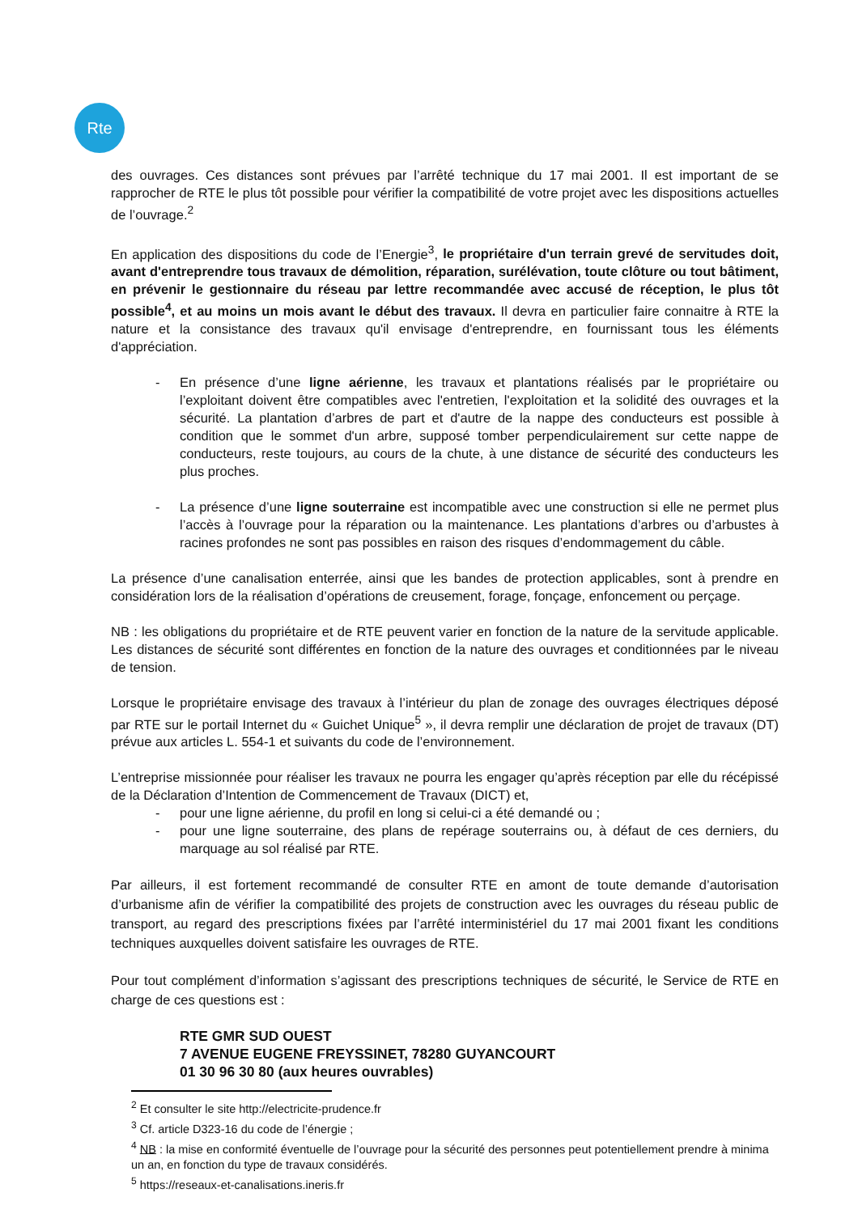Rte
des ouvrages. Ces distances sont prévues par l’arrêté technique du 17 mai 2001. Il est important de se rapprocher de RTE le plus tôt possible pour vérifier la compatibilité de votre projet avec les dispositions actuelles de l’ouvrage.<sup>2</sup>
En application des dispositions du code de l’Energie<sup>3</sup>, le propriétaire d'un terrain grevé de servitudes doit, avant d'entreprendre tous travaux de démolition, réparation, surélévation, toute clôture ou tout bâtiment, en prévenir le gestionnaire du réseau par lettre recommandée avec accusé de réception, le plus tôt possible<sup>4</sup>, et au moins un mois avant le début des travaux. Il devra en particulier faire connaitre à RTE la nature et la consistance des travaux qu'il envisage d'entreprendre, en fournissant tous les éléments d'appréciation.
- En présence d’une ligne aérienne, les travaux et plantations réalisés par le propriétaire ou l’exploitant doivent être compatibles avec l'entretien, l'exploitation et la solidité des ouvrages et la sécurité. La plantation d’arbres de part et d'autre de la nappe des conducteurs est possible à condition que le sommet d'un arbre, supposé tomber perpendiculairement sur cette nappe de conducteurs, reste toujours, au cours de la chute, à une distance de sécurité des conducteurs les plus proches.
- La présence d’une ligne souterraine est incompatible avec une construction si elle ne permet plus l’accès à l’ouvrage pour la réparation ou la maintenance. Les plantations d’arbres ou d’arbustes à racines profondes ne sont pas possibles en raison des risques d’endommagement du câble.
La présence d’une canalisation enterrée, ainsi que les bandes de protection applicables, sont à prendre en considération lors de la réalisation d’opérations de creusement, forage, fonçage, enfoncement ou perçage.
NB : les obligations du propriétaire et de RTE peuvent varier en fonction de la nature de la servitude applicable. Les distances de sécurité sont différentes en fonction de la nature des ouvrages et conditionnées par le niveau de tension.
Lorsque le propriétaire envisage des travaux à l’intérieur du plan de zonage des ouvrages électriques déposé par RTE sur le portail Internet du « Guichet Unique<sup>5</sup> », il devra remplir une déclaration de projet de travaux (DT) prévue aux articles L. 554-1 et suivants du code de l’environnement.
L’entreprise missionnée pour réaliser les travaux ne pourra les engager qu’après réception par elle du récépissé de la Déclaration d’Intention de Commencement de Travaux (DICT) et,
- pour une ligne aérienne, du profil en long si celui-ci a été demandé ou ;
- pour une ligne souterraine, des plans de repérage souterrains ou, à défaut de ces derniers, du marquage au sol réalisé par RTE.
Par ailleurs, il est fortement recommandé de consulter RTE en amont de toute demande d’autorisation d’urbanisme afin de vérifier la compatibilité des projets de construction avec les ouvrages du réseau public de transport, au regard des prescriptions fixées par l’arrêté interministériel du 17 mai 2001 fixant les conditions techniques auxquelles doivent satisfaire les ouvrages de RTE.
Pour tout complément d’information s’agissant des prescriptions techniques de sécurité, le Service de RTE en charge de ces questions est :
RTE GMR SUD OUEST
7 AVENUE EUGENE FREYSSINET, 78280 GUYANCOURT
01 30 96 30 80 (aux heures ouvrables)
<sup>2</sup> Et consulter le site http://electricite-prudence.fr
<sup>3</sup> Cf. article D323-16 du code de l’énergie ;
<sup>4</sup> NB : la mise en conformité éventuelle de l’ouvrage pour la sécurité des personnes peut potentiellement prendre à minima un an, en fonction du type de travaux considérés.
<sup>5</sup> https://reseaux-et-canalisations.ineris.fr